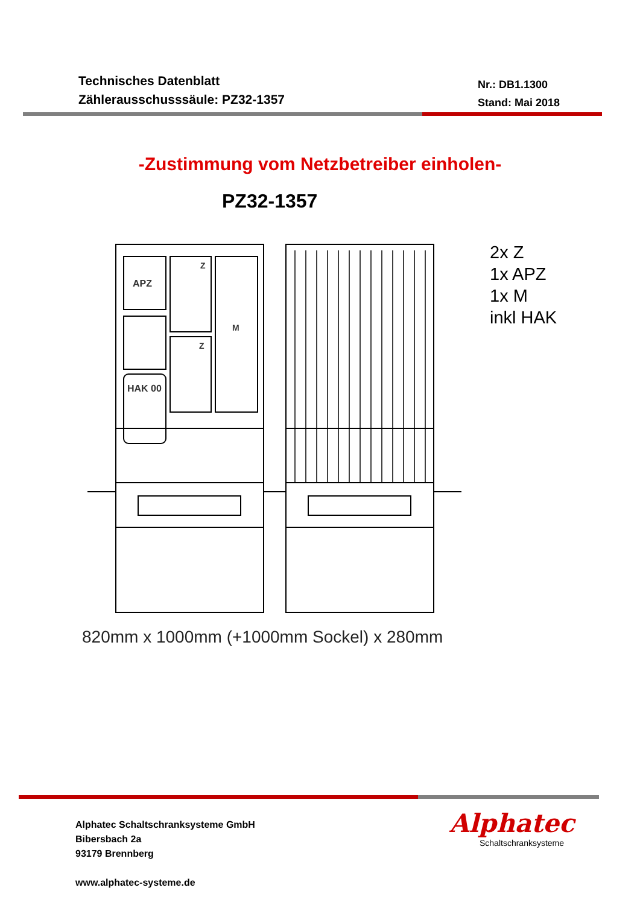Technisches Datenblatt
Zählerausschusssäule: PZ32-1357
Nr.: DB1.1300
Stand: Mai 2018
-Zustimmung vom Netzbetreiber einholen-
PZ32-1357
APZ
M
HAK 00
Z
Z
2x Z
1x APZ
1x M
inkl HAK
820mm x 1000mm (+1000mm Sockel) x 280mm
Alphatec Schaltschranksysteme GmbH
Bibersbach 2a
93179 Brennberg
www.alphatec-systeme.de
Alphatec
Schaltschranksysteme